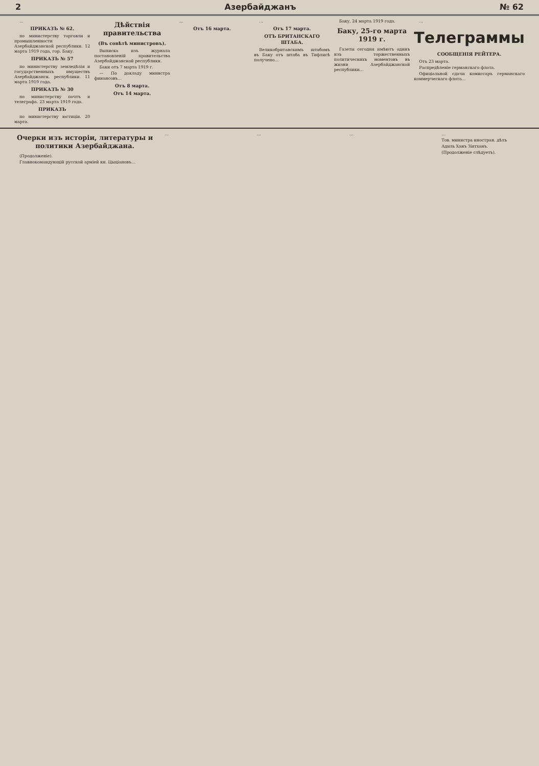2 Азербайджанъ № 62
…
ПРИКАЗЪ № 62.
по министерству торговли и промышленности Азербайджанской республики. 12 марта 1919 года, гор. Баку.
ПРИКАЗЪ № 57
по министерству земледѣлія и государственныхъ имуществъ Азербайджанск. республики. 11 марта 1919 года.
ПРИКАЗЪ № 30
по министерству почтъ и телеграфа. 23 марта 1919 года.
ПРИКАЗЪ
по министерству юстиціи. 20 марта.
Дѣйствія правительства
(Въ совѣтѣ министровъ).
Выписка изъ журнала постановленій правительства Азербайджанской республики.
Баки отъ 7 марта 1919 г.
— По докладу министра финансовъ…
Отъ 8 марта.
Отъ 14 марта.
…
Отъ 16 марта.
…
Отъ 17 марта.
ОТЪ БРИТАНСКАГО ШТАБА.
Великобританскимъ штабомъ въ Баку отъ штаба въ Тифлисѣ получено…
Баку, 24 марта 1919 года.
Баку, 25-го марта 1919 г.
Газеты сегодня имѣютъ одинъ изъ торжественныхъ политическихъ моментовъ въ жизни Азербайджанской республики…
…
Телеграммы
СООБЩЕНІЯ РЕЙТЕРА.
Отъ 23 марта.
Распредѣленіе германскаго флота.
Офиціальной сдачи комиссаръ германскаго коммерческаго флота…
Очерки изъ исторіи, литературы и политики Азербайджана.
(Продолженіе).
Главнокомандующій русской арміей кн. Цыціановъ…
… … … …
Тов. министра иностран. дѣлъ
Адиль Ханъ Зіятханъ.
(Продолженіе слѣдуетъ).